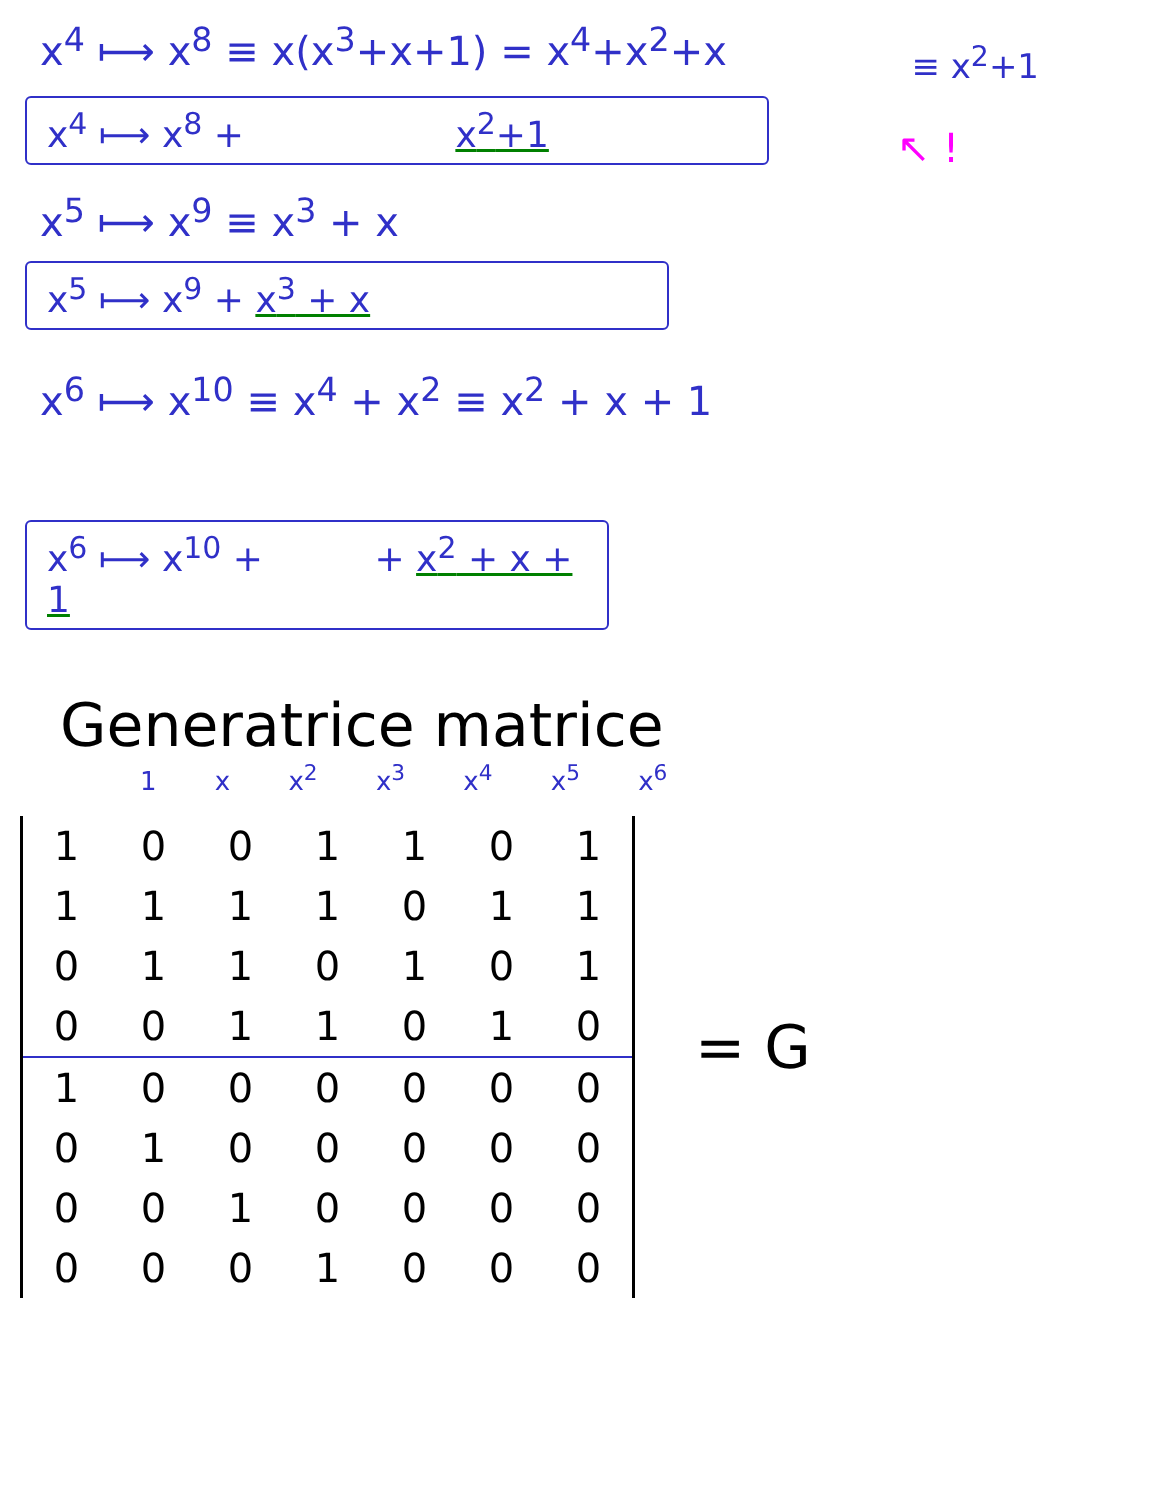x<sup>4</sup> ⟼ x<sup>8</sup> ≡ x(x<sup>3</sup>+x+1) = x<sup>4</sup>+x<sup>2</sup>+x
≡ x<sup>2</sup>+1
x<sup>4</sup> ⟼ x<sup>8</sup> + x<sup>2</sup>+1
↖ !
x<sup>5</sup> ⟼ x<sup>9</sup> ≡ x<sup>3</sup> + x
x<sup>5</sup> ⟼ x<sup>9</sup> + x<sup>3</sup> + x
x<sup>6</sup> ⟼ x<sup>10</sup> ≡ x<sup>4</sup> + x<sup>2</sup> ≡ x<sup>2</sup> + x + 1
x<sup>6</sup> ⟼ x<sup>10</sup> + + x<sup>2</sup> + x + 1
Generatrice matrice
1 x x<sup>2</sup> x<sup>3</sup> x<sup>4</sup> x<sup>5</sup> x<sup>6</sup>
| 1 | 0 | 0 | 1 | 1 | 0 | 1 |
| 1 | 1 | 1 | 1 | 0 | 1 | 1 |
| 0 | 1 | 1 | 0 | 1 | 0 | 1 |
| 0 | 0 | 1 | 1 | 0 | 1 | 0 |
| 1 | 0 | 0 | 0 | 0 | 0 | 0 |
| 0 | 1 | 0 | 0 | 0 | 0 | 0 |
| 0 | 0 | 1 | 0 | 0 | 0 | 0 |
| 0 | 0 | 0 | 1 | 0 | 0 | 0 |
= G